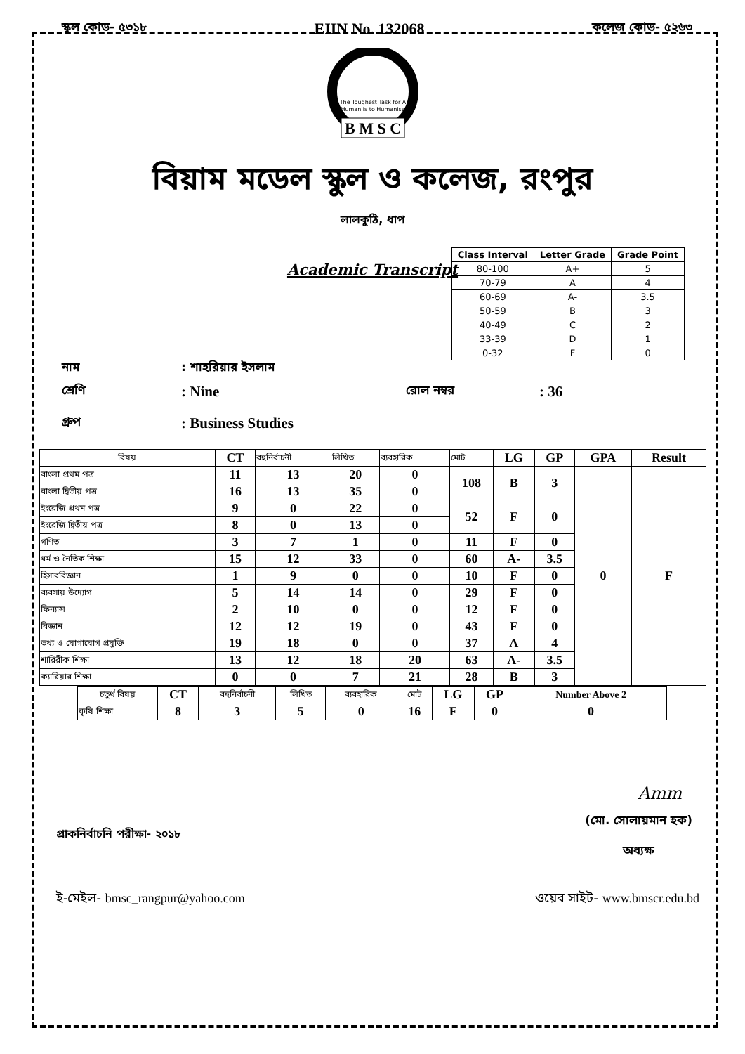স্কুল কোড- ৫৩১৮ EIIN No. 132068 কলেজ কোড- ৫২৬৩
The Toughest Task for A
Human is to Humanise
B M S C
বিয়াম মডেল স্কুল ও কলেজ, রংপুর
লালকুঠি, ধাপ
| Class Interval | Letter Grade | Grade Point |
| --- | --- | --- |
| 80-100 | A+ | 5 |
| 70-79 | A | 4 |
| 60-69 | A- | 3.5 |
| 50-59 | B | 3 |
| 40-49 | C | 2 |
| 33-39 | D | 1 |
| 0-32 | F | 0 |
Academic Transcript
নাম: শাহরিয়ার ইসলাম
শ্রেণি: Nine রোল নম্বর: 36
গ্রুপ: Business Studies
| বিষয় | CT | বহুনির্বাচনী | লিখিত | ব্যবহারিক | মোট | LG | GP | GPA | Result |
| --- | --- | --- | --- | --- | --- | --- | --- | --- | --- |
| বাংলা প্রথম পত্র | 11 | 13 | 20 | 0 | 108 | B | 3 | 0 | F |
| বাংলা দ্বিতীয় পত্র | 16 | 13 | 35 | 0 | | | | | |
| ইংরেজি প্রথম পত্র | 9 | 0 | 22 | 0 | 52 | F | 0 | | |
| ইংরেজি দ্বিতীয় পত্র | 8 | 0 | 13 | 0 | | | | | |
| গণিত | 3 | 7 | 1 | 0 | 11 | F | 0 | | |
| ধর্ম ও নৈতিক শিক্ষা | 15 | 12 | 33 | 0 | 60 | A- | 3.5 | | |
| হিসাববিজ্ঞান | 1 | 9 | 0 | 0 | 10 | F | 0 | | |
| ব্যবসায় উদ্যোগ | 5 | 14 | 14 | 0 | 29 | F | 0 | | |
| ফিন্যান্স | 2 | 10 | 0 | 0 | 12 | F | 0 | | |
| বিজ্ঞান | 12 | 12 | 19 | 0 | 43 | F | 0 | | |
| তথ্য ও যোগাযোগ প্রযুক্তি | 19 | 18 | 0 | 0 | 37 | A | 4 | | |
| শারিরীক শিক্ষা | 13 | 12 | 18 | 20 | 63 | A- | 3.5 | | |
| ক্যারিয়ার শিক্ষা | 0 | 0 | 7 | 21 | 28 | B | 3 | | |
| চতুর্থ বিষয় | CT | বহুনির্বাচনী | লিখিত | ব্যবহারিক | মোট | LG | GP | Number Above 2 |
| --- | --- | --- | --- | --- | --- | --- | --- | --- |
| কৃষি শিক্ষা | 8 | 3 | 5 | 0 | 16 | F | 0 | 0 |
Amm
প্রাকনির্বাচনি পরীক্ষা- ২০১৮ (মো. সোলায়মান হক)
অধ্যক্ষ
ই-মেইল- bmsc_rangpur@yahoo.com ওয়েব সাইট- www.bmscr.edu.bd